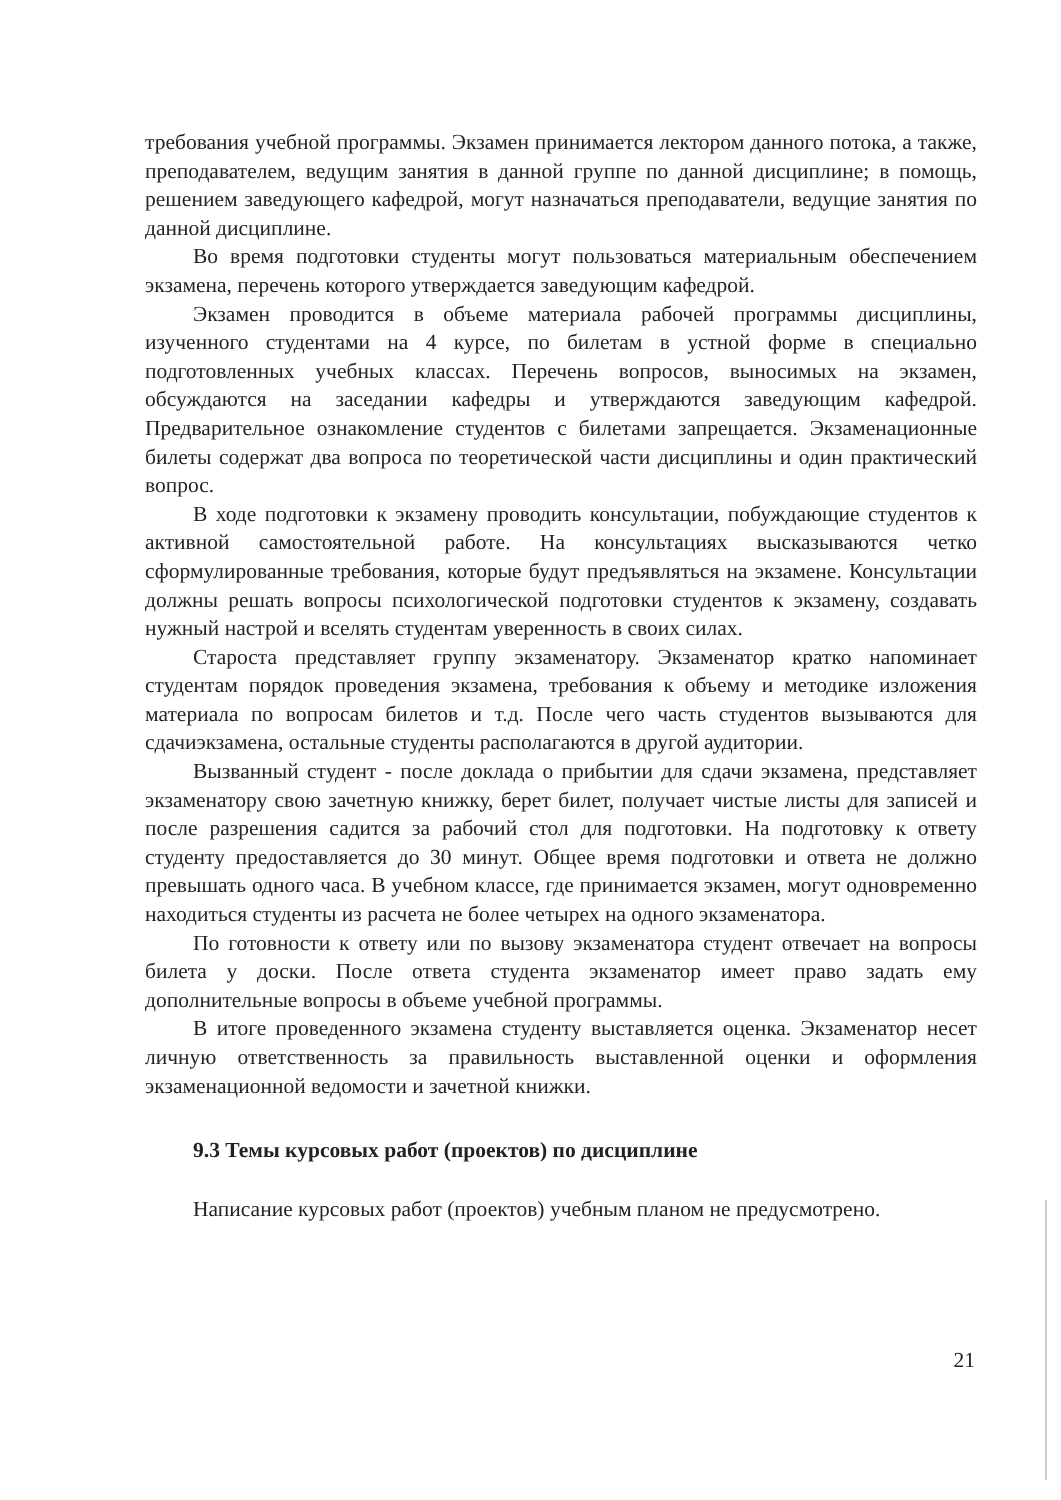требования учебной программы. Экзамен принимается лектором данного потока, а также, преподавателем, ведущим занятия в данной группе по данной дисциплине; в помощь, решением заведующего кафедрой, могут назначаться преподаватели, ведущие занятия по данной дисциплине.
Во время подготовки студенты могут пользоваться материальным обеспечением экзамена, перечень которого утверждается заведующим кафедрой.
Экзамен проводится в объеме материала рабочей программы дисциплины, изученного студентами на 4 курсе, по билетам в устной форме в специально подготовленных учебных классах. Перечень вопросов, выносимых на экзамен, обсуждаются на заседании кафедры и утверждаются заведующим кафедрой. Предварительное ознакомление студентов с билетами запрещается. Экзаменационные билеты содержат два вопроса по теоретической части дисциплины и один практический вопрос.
В ходе подготовки к экзамену проводить консультации, побуждающие студентов к активной самостоятельной работе. На консультациях высказываются четко сформулированные требования, которые будут предъявляться на экзамене. Консультации должны решать вопросы психологической подготовки студентов к экзамену, создавать нужный настрой и вселять студентам уверенность в своих силах.
Староста представляет группу экзаменатору. Экзаменатор кратко напоминает студентам порядок проведения экзамена, требования к объему и методике изложения материала по вопросам билетов и т.д. После чего часть студентов вызываются для сдачиэкзамена, остальные студенты располагаются в другой аудитории.
Вызванный студент - после доклада о прибытии для сдачи экзамена, представляет экзаменатору свою зачетную книжку, берет билет, получает чистые листы для записей и после разрешения садится за рабочий стол для подготовки. На подготовку к ответу студенту предоставляется до 30 минут. Общее время подготовки и ответа не должно превышать одного часа. В учебном классе, где принимается экзамен, могут одновременно находиться студенты из расчета не более четырех на одного экзаменатора.
По готовности к ответу или по вызову экзаменатора студент отвечает на вопросы билета у доски. После ответа студента экзаменатор имеет право задать ему дополнительные вопросы в объеме учебной программы.
В итоге проведенного экзамена студенту выставляется оценка. Экзаменатор несет личную ответственность за правильность выставленной оценки и оформления экзаменационной ведомости и зачетной книжки.
9.3 Темы курсовых работ (проектов) по дисциплине
Написание курсовых работ (проектов) учебным планом не предусмотрено.
21